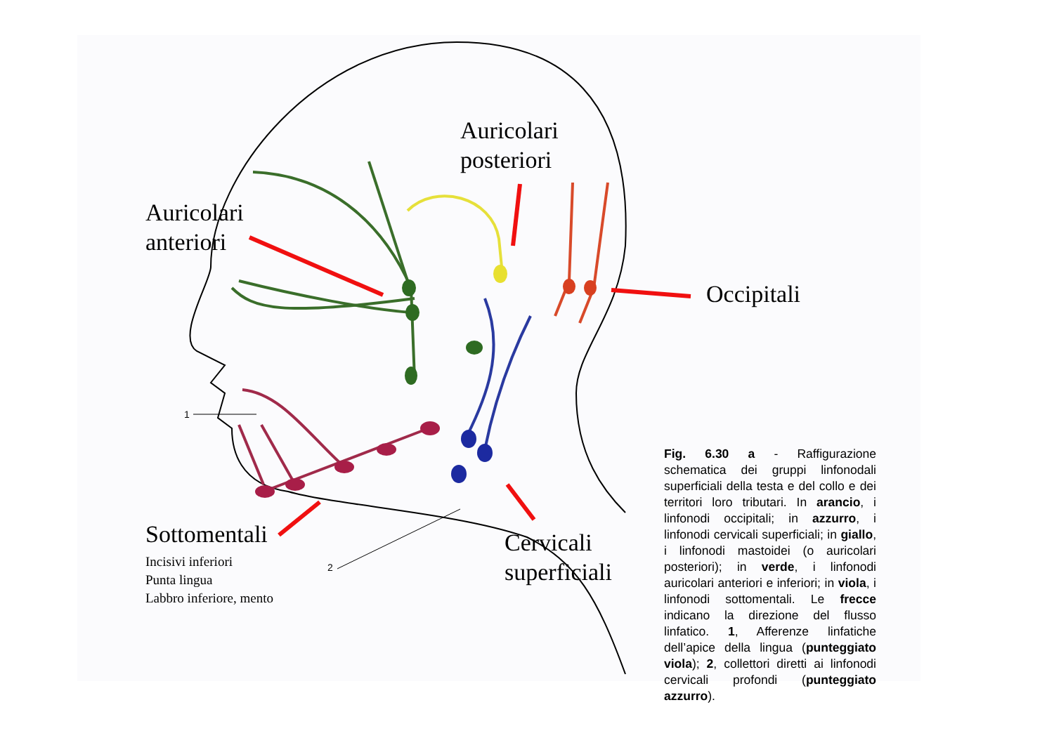Auricolari
anteriori
Auricolari
posteriori
Occipitali
Sottomentali
Cervicali
superficiali
Incisivi inferiori
Punta lingua
Labbro inferiore, mento
1
2
Fig. 6.30 a - Raffigurazione schematica dei gruppi linfonodali superficiali della testa e del collo e dei territori loro tributari. In arancio, i linfonodi occipitali; in azzurro, i linfonodi cervicali superficiali; in giallo, i linfonodi mastoidei (o auricolari posteriori); in verde, i linfonodi auricolari anteriori e inferiori; in viola, i linfonodi sottomentali. Le frecce indicano la direzione del flusso linfatico. 1, Afferenze linfatiche dell’apice della lingua (punteggiato viola); 2, collettori diretti ai linfonodi cervicali profondi (punteggiato azzurro).